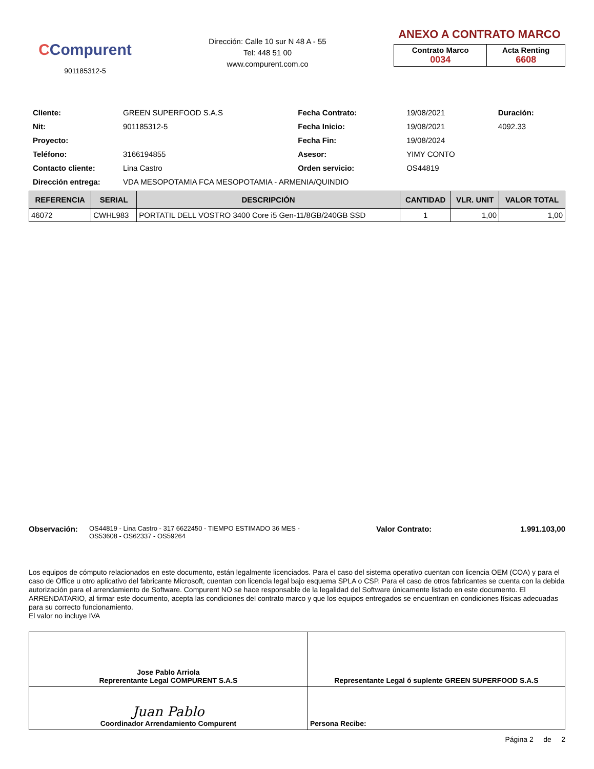CCompurent
901185312-5
Dirección: Calle 10 sur N 48 A - 55
Tel: 448 51 00
www.compurent.com.co
ANEXO A CONTRATO MARCO
| Contrato Marco 0034 | Acta Renting 6608 |
| Cliente: | GREEN SUPERFOOD S.A.S | Fecha Contrato: | 19/08/2021 | Duración: |
| Nit: | 901185312-5 | Fecha Inicio: | 19/08/2021 | 4092.33 |
| Proyecto: | | Fecha Fin: | 19/08/2024 | |
| Teléfono: | 3166194855 | Asesor: | YIMY CONTO | |
| Contacto cliente: | Lina Castro | Orden servicio: | OS44819 | |
| Dirección entrega: | VDA MESOPOTAMIA FCA MESOPOTAMIA - ARMENIA/QUINDIO | | | |
| REFERENCIA | SERIAL | DESCRIPCIÓN | CANTIDAD | VLR. UNIT | VALOR TOTAL |
| --- | --- | --- | --- | --- | --- |
| 46072 | CWHL983 | PORTATIL DELL VOSTRO 3400 Core i5 Gen-11/8GB/240GB SSD | 1 | 1,00 | 1,00 |
Observación:
OS44819 - Lina Castro - 317 6622450 - TIEMPO ESTIMADO 36 MES - OS53608 - OS62337 - OS59264
Valor Contrato: 1.991.103,00
Los equipos de cómputo relacionados en este documento, están legalmente licenciados. Para el caso del sistema operativo cuentan con licencia OEM (COA) y para el caso de Office u otro aplicativo del fabricante Microsoft, cuentan con licencia legal bajo esquema SPLA o CSP. Para el caso de otros fabricantes se cuenta con la debida autorización para el arrendamiento de Software. Compurent NO se hace responsable de la legalidad del Software únicamente listado en este documento. El ARRENDATARIO, al firmar este documento, acepta las condiciones del contrato marco y que los equipos entregados se encuentran en condiciones físicas adecuadas para su correcto funcionamiento.
El valor no incluye IVA
| Jose Pablo Arriola Reprerentante Legal COMPURENT S.A.S | Representante Legal ó suplente GREEN SUPERFOOD S.A.S |
| Juan Pablo Coordinador Arrendamiento Compurent | Persona Recibe: |
Página 2 de 2